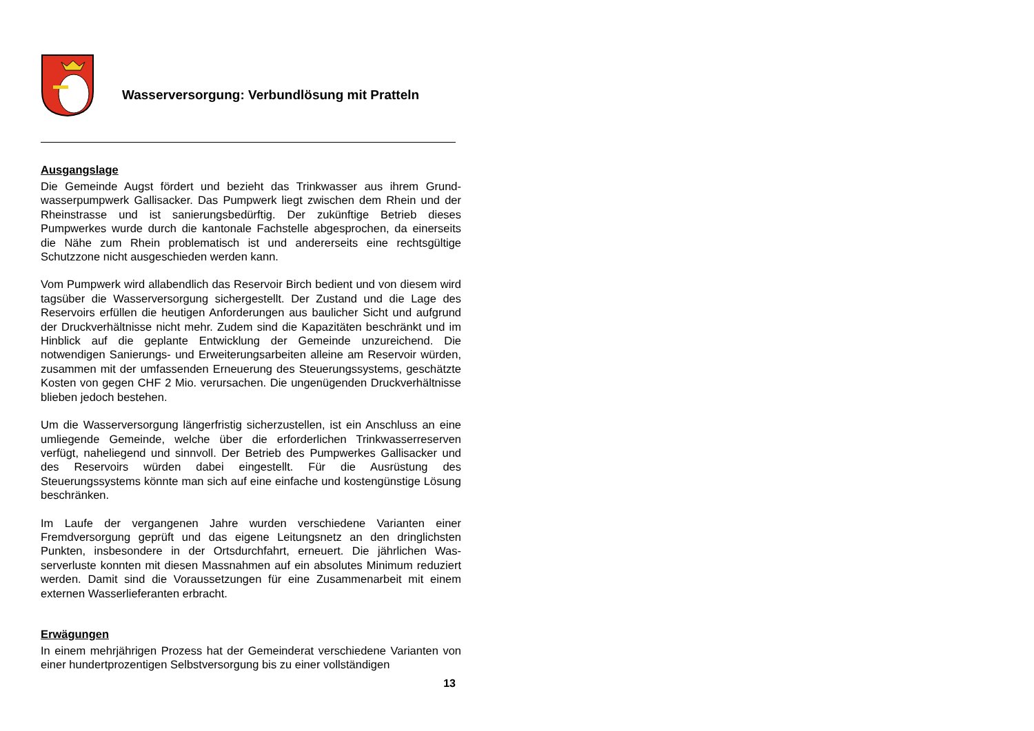Wasserversorgung: Verbundlösung mit Pratteln
Ausgangslage
Die Gemeinde Augst fördert und bezieht das Trinkwasser aus ihrem Grund­wasserpumpwerk Gallisacker. Das Pumpwerk liegt zwischen dem Rhein und der Rheinstrasse und ist sanierungsbedürftig. Der zukünftige Betrieb dieses Pumpwerkes wurde durch die kantonale Fachstelle abgesprochen, da einer­seits die Nähe zum Rhein problematisch ist und andererseits eine rechtsgülti­ge Schutzzone nicht ausgeschieden werden kann.
Vom Pumpwerk wird allabendlich das Reservoir Birch bedient und von die­sem wird tagsüber die Wasserversorgung sichergestellt. Der Zustand und die Lage des Reservoirs erfüllen die heutigen Anforderungen aus baulicher Sicht und aufgrund der Druckverhältnisse nicht mehr. Zudem sind die Kapazitäten beschränkt und im Hinblick auf die geplante Entwicklung der Gemeinde unzu­reichend. Die notwendigen Sanierungs- und Erweiterungsarbeiten alleine am Reservoir würden, zusammen mit der umfassenden Erneuerung des Steue­rungssystems, geschätzte Kosten von gegen CHF 2 Mio. verursachen. Die ungenügenden Druckverhältnisse blieben jedoch bestehen.
Um die Wasserversorgung längerfristig sicherzustellen, ist ein Anschluss an eine umliegende Gemeinde, welche über die erforderlichen Trinkwasserre­serven verfügt, naheliegend und sinnvoll. Der Betrieb des Pumpwerkes Gal­lisacker und des Reservoirs würden dabei eingestellt. Für die Ausrüstung des Steuerungssystems könnte man sich auf eine einfache und kostengünstige Lösung beschränken.
Im Laufe der vergangenen Jahre wurden verschiedene Varianten einer Fremdversorgung geprüft und das eigene Leitungsnetz an den dringlichsten Punkten, insbesondere in der Ortsdurchfahrt, erneuert. Die jährlichen Was­serverluste konnten mit diesen Massnahmen auf ein absolutes Minimum re­duziert werden. Damit sind die Voraussetzungen für eine Zusammenarbeit mit einem externen Wasserlieferanten erbracht.
Erwägungen
In einem mehrjährigen Prozess hat der Gemeinderat verschiedene Varianten von einer hundertprozentigen Selbstversorgung bis zu einer vollständigen
13